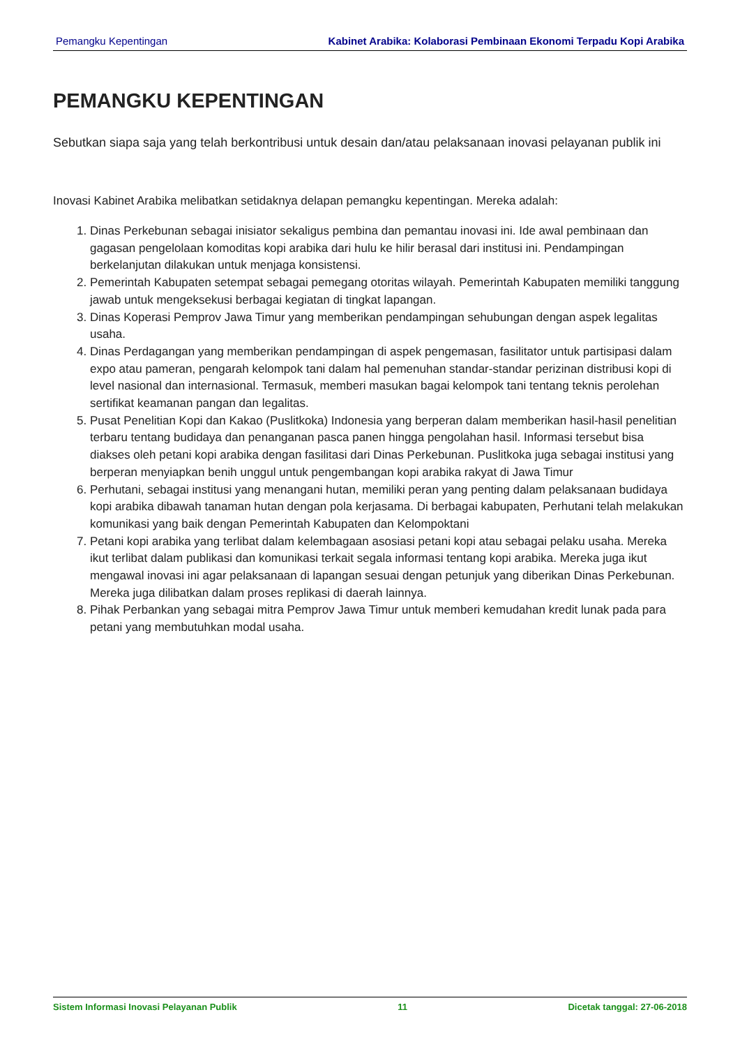Pemangku Kepentingan Kabinet Arabika: Kolaborasi Pembinaan Ekonomi Terpadu Kopi Arabika
PEMANGKU KEPENTINGAN
Sebutkan siapa saja yang telah berkontribusi untuk desain dan/atau pelaksanaan inovasi pelayanan publik ini
Inovasi Kabinet Arabika melibatkan setidaknya delapan pemangku kepentingan. Mereka adalah:
1. Dinas Perkebunan sebagai inisiator sekaligus pembina dan pemantau inovasi ini. Ide awal pembinaan dan gagasan pengelolaan komoditas kopi arabika dari hulu ke hilir berasal dari institusi ini. Pendampingan berkelanjutan dilakukan untuk menjaga konsistensi.
2. Pemerintah Kabupaten setempat sebagai pemegang otoritas wilayah. Pemerintah Kabupaten memiliki tanggung jawab untuk mengeksekusi berbagai kegiatan di tingkat lapangan.
3. Dinas Koperasi Pemprov Jawa Timur yang memberikan pendampingan sehubungan dengan aspek legalitas usaha.
4. Dinas Perdagangan yang memberikan pendampingan di aspek pengemasan, fasilitator untuk partisipasi dalam expo atau pameran, pengarah kelompok tani dalam hal pemenuhan standar-standar perizinan distribusi kopi di level nasional dan internasional. Termasuk, memberi masukan bagai kelompok tani tentang teknis perolehan sertifikat keamanan pangan dan legalitas.
5. Pusat Penelitian Kopi dan Kakao (Puslitkoka) Indonesia yang berperan dalam memberikan hasil-hasil penelitian terbaru tentang budidaya dan penanganan pasca panen hingga pengolahan hasil. Informasi tersebut bisa diakses oleh petani kopi arabika dengan fasilitasi dari Dinas Perkebunan. Puslitkoka juga sebagai institusi yang berperan menyiapkan benih unggul untuk pengembangan kopi arabika rakyat di Jawa Timur
6. Perhutani, sebagai institusi yang menangani hutan, memiliki peran yang penting dalam pelaksanaan budidaya kopi arabika dibawah tanaman hutan dengan pola kerjasama. Di berbagai kabupaten, Perhutani telah melakukan komunikasi yang baik dengan Pemerintah Kabupaten dan Kelompoktani
7. Petani kopi arabika yang terlibat dalam kelembagaan asosiasi petani kopi atau sebagai pelaku usaha. Mereka ikut terlibat dalam publikasi dan komunikasi terkait segala informasi tentang kopi arabika. Mereka juga ikut mengawal inovasi ini agar pelaksanaan di lapangan sesuai dengan petunjuk yang diberikan Dinas Perkebunan. Mereka juga dilibatkan dalam proses replikasi di daerah lainnya.
8. Pihak Perbankan yang sebagai mitra Pemprov Jawa Timur untuk memberi kemudahan kredit lunak pada para petani yang membutuhkan modal usaha.
Sistem Informasi Inovasi Pelayanan Publik 11 Dicetak tanggal: 27-06-2018